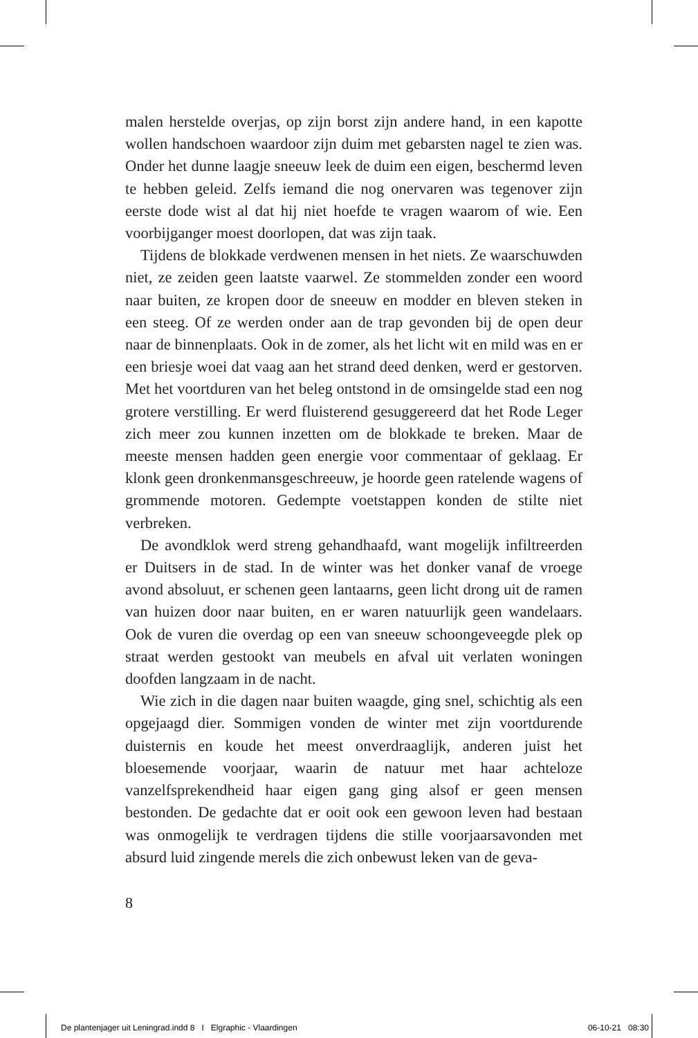malen herstelde overjas, op zijn borst zijn andere hand, in een kapotte wollen handschoen waardoor zijn duim met gebarsten nagel te zien was. Onder het dunne laagje sneeuw leek de duim een eigen, beschermd leven te hebben geleid. Zelfs iemand die nog onervaren was tegenover zijn eerste dode wist al dat hij niet hoefde te vragen waarom of wie. Een voorbijganger moest doorlopen, dat was zijn taak.
Tijdens de blokkade verdwenen mensen in het niets. Ze waarschuwden niet, ze zeiden geen laatste vaarwel. Ze stommelden zonder een woord naar buiten, ze kropen door de sneeuw en modder en bleven steken in een steeg. Of ze werden onder aan de trap gevonden bij de open deur naar de binnenplaats. Ook in de zomer, als het licht wit en mild was en er een briesje woei dat vaag aan het strand deed denken, werd er gestorven. Met het voortduren van het beleg ontstond in de omsingelde stad een nog grotere verstilling. Er werd fluisterend gesuggereerd dat het Rode Leger zich meer zou kunnen inzetten om de blokkade te breken. Maar de meeste mensen hadden geen energie voor commentaar of geklaag. Er klonk geen dronkenmansgeschreeuw, je hoorde geen ratelende wagens of grommende motoren. Gedempte voetstappen konden de stilte niet verbreken.
De avondklok werd streng gehandhaafd, want mogelijk infiltreerden er Duitsers in de stad. In de winter was het donker vanaf de vroege avond absoluut, er schenen geen lantaarns, geen licht drong uit de ramen van huizen door naar buiten, en er waren natuurlijk geen wandelaars. Ook de vuren die overdag op een van sneeuw schoongeveegde plek op straat werden gestookt van meubels en afval uit verlaten woningen doofden langzaam in de nacht.
Wie zich in die dagen naar buiten waagde, ging snel, schichtig als een opgejaagd dier. Sommigen vonden de winter met zijn voortdurende duisternis en koude het meest onverdraaglijk, anderen juist het bloesemende voorjaar, waarin de natuur met haar achteloze vanzelfsprekendheid haar eigen gang ging alsof er geen mensen bestonden. De gedachte dat er ooit ook een gewoon leven had bestaan was onmogelijk te verdragen tijdens die stille voorjaarsavonden met absurd luid zingende merels die zich onbewust leken van de geva-
8
De plantenjager uit Leningrad.indd 8 I Elgraphic - Vlaardingen 06-10-21 08:30